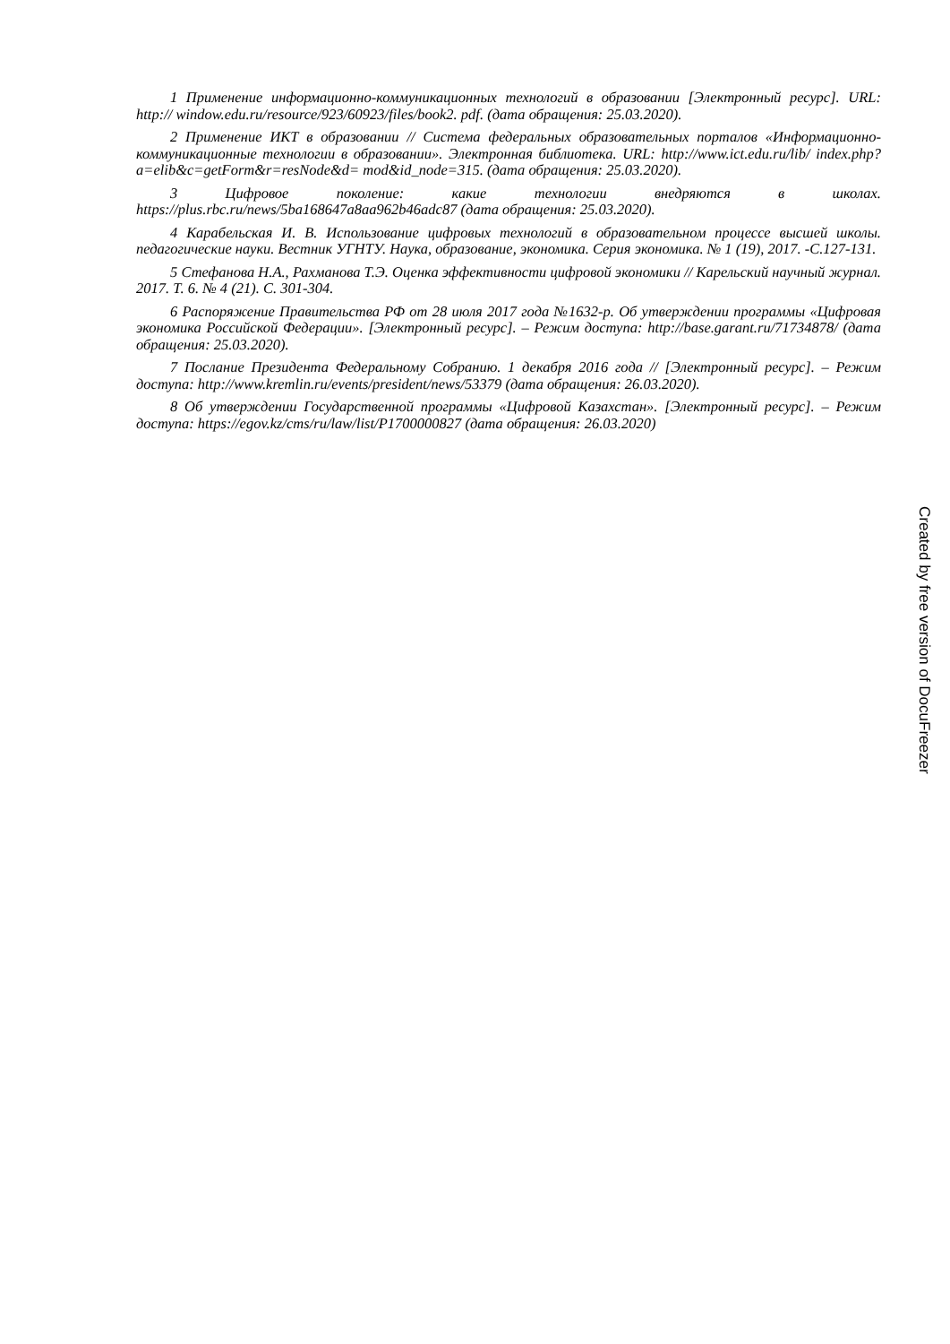1 Применение информационно-коммуникационных технологий в образовании [Электронный ресурс]. URL: http:// window.edu.ru/resource/923/60923/files/book2. pdf. (дата обращения: 25.03.2020).
2 Применение ИКТ в образовании // Система федеральных образовательных порталов «Информационно-коммуникационные технологии в образовании». Электронная библиотека. URL: http://www.ict.edu.ru/lib/ index.php?a=elib&c=getForm&r=resNode&d= mod&id_node=315. (дата обращения: 25.03.2020).
3 Цифровое поколение: какие технологии внедряются в школах. https://plus.rbc.ru/news/5ba168647a8aa962b46adc87 (дата обращения: 25.03.2020).
4 Карабельская И. В. Использование цифровых технологий в образовательном процессе высшей школы. педагогические науки. Вестник УГНТУ. Наука, образование, экономика. Серия экономика. № 1 (19), 2017. -С.127-131.
5 Стефанова Н.А., Рахманова Т.Э. Оценка эффективности цифровой экономики // Карельский научный журнал. 2017. Т. 6. № 4 (21). С. 301-304.
6 Распоряжение Правительства РФ от 28 июля 2017 года №1632-р. Об утверждении программы «Цифровая экономика Российской Федерации». [Электронный ресурс]. – Режим доступа: http://base.garant.ru/71734878/ (дата обращения: 25.03.2020).
7 Послание Президента Федеральному Собранию. 1 декабря 2016 года // [Электронный ресурс]. – Режим доступа: http://www.kremlin.ru/events/president/news/53379 (дата обращения: 26.03.2020).
8 Об утверждении Государственной программы «Цифровой Казахстан». [Электронный ресурс]. – Режим доступа: https://egov.kz/cms/ru/law/list/P1700000827 (дата обращения: 26.03.2020)
Created by free version of DocuFreezer